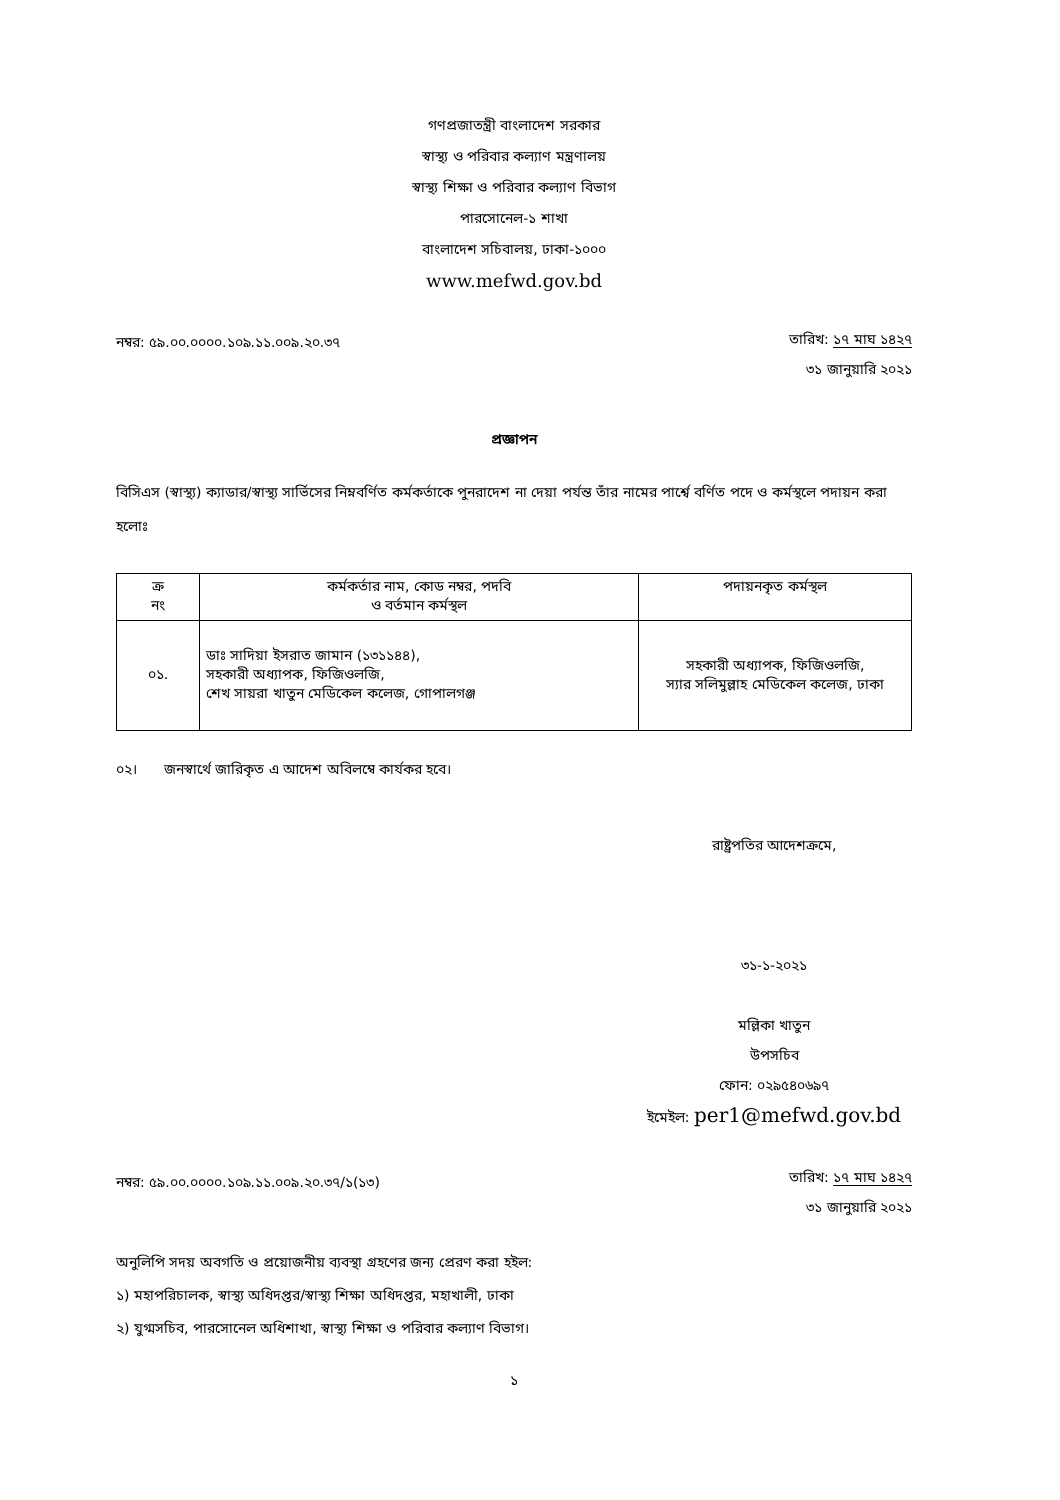গণপ্রজাতন্ত্রী বাংলাদেশ সরকার
স্বাস্থ্য ও পরিবার কল্যাণ মন্ত্রণালয়
স্বাস্থ্য শিক্ষা ও পরিবার কল্যাণ বিভাগ
পারসোনেল-১ শাখা
বাংলাদেশ সচিবালয়, ঢাকা-১০০০
www.mefwd.gov.bd
নম্বর: ৫৯.০০.০০০০.১০৯.১১.০০৯.২০.৩৭
তারিখ: ১৭ মাঘ ১৪২৭
৩১ জানুয়ারি ২০২১
প্রজ্ঞাপন
বিসিএস (স্বাস্থ্য) ক্যাডার/স্বাস্থ্য সার্ভিসের নিম্নবর্ণিত কর্মকর্তাকে পুনরাদেশ না দেয়া পর্যন্ত তাঁর নামের পার্শ্বে বর্ণিত পদে ও কর্মস্থলে পদায়ন করা হলোঃ
| ক্র নং | কর্মকর্তার নাম, কোড নম্বর, পদবি ও বর্তমান কর্মস্থল | পদায়নকৃত কর্মস্থল |
| --- | --- | --- |
| ০১. | ডাঃ সাদিয়া ইসরাত জামান (১৩১১৪৪), সহকারী অধ্যাপক, ফিজিওলজি, শেখ সায়রা খাতুন মেডিকেল কলেজ, গোপালগঞ্জ | সহকারী অধ্যাপক, ফিজিওলজি, স্যার সলিমুল্লাহ মেডিকেল কলেজ, ঢাকা |
০২। জনস্বার্থে জারিকৃত এ আদেশ অবিলম্বে কার্যকর হবে।
রাষ্ট্রপতির আদেশক্রমে,
৩১-১-২০২১
মল্লিকা খাতুন
উপসচিব
ফোন: ০২৯৫৪০৬৯৭
ইমেইল: per1@mefwd.gov.bd
নম্বর: ৫৯.০০.০০০০.১০৯.১১.০০৯.২০.৩৭/১(১৩)
তারিখ: ১৭ মাঘ ১৪২৭
৩১ জানুয়ারি ২০২১
অনুলিপি সদয় অবগতি ও প্রয়োজনীয় ব্যবস্থা গ্রহণের জন্য প্রেরণ করা হইল:
১) মহাপরিচালক, স্বাস্থ্য অধিদপ্তর/স্বাস্থ্য শিক্ষা অধিদপ্তর, মহাখালী, ঢাকা
২) যুগ্মসচিব, পারসোনেল অধিশাখা, স্বাস্থ্য শিক্ষা ও পরিবার কল্যাণ বিভাগ।
১